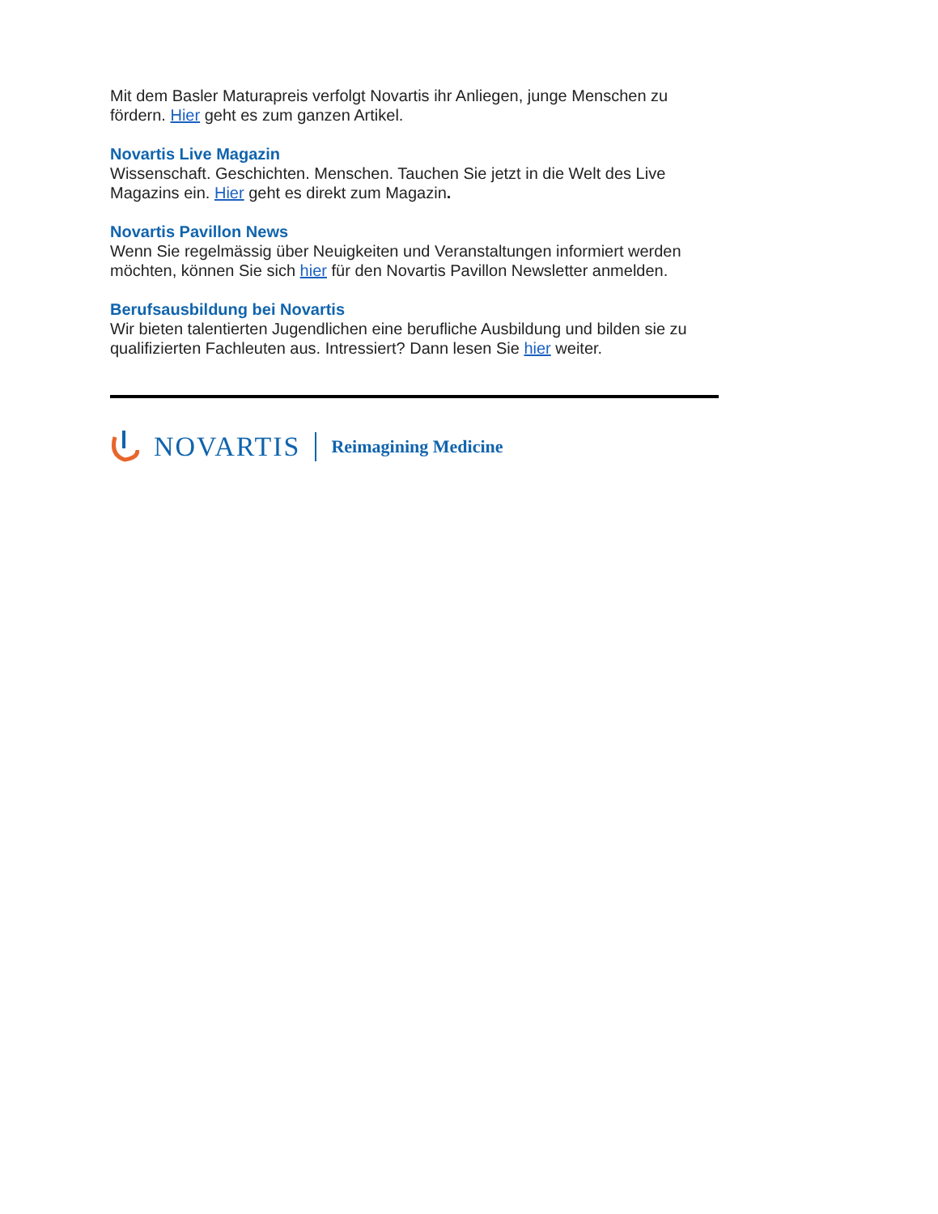Mit dem Basler Maturapreis verfolgt Novartis ihr Anliegen, junge Menschen zu fördern. Hier geht es zum ganzen Artikel.
Novartis Live Magazin
Wissenschaft. Geschichten. Menschen. Tauchen Sie jetzt in die Welt des Live Magazins ein. Hier geht es direkt zum Magazin.
Novartis Pavillon News
Wenn Sie regelmässig über Neuigkeiten und Veranstaltungen informiert werden möchten, können Sie sich hier für den Novartis Pavillon Newsletter anmelden.
Berufsausbildung bei Novartis
Wir bieten talentierten Jugendlichen eine berufliche Ausbildung und bilden sie zu qualifizierten Fachleuten aus. Intressiert? Dann lesen Sie hier weiter.
NOVARTIS Reimagining Medicine